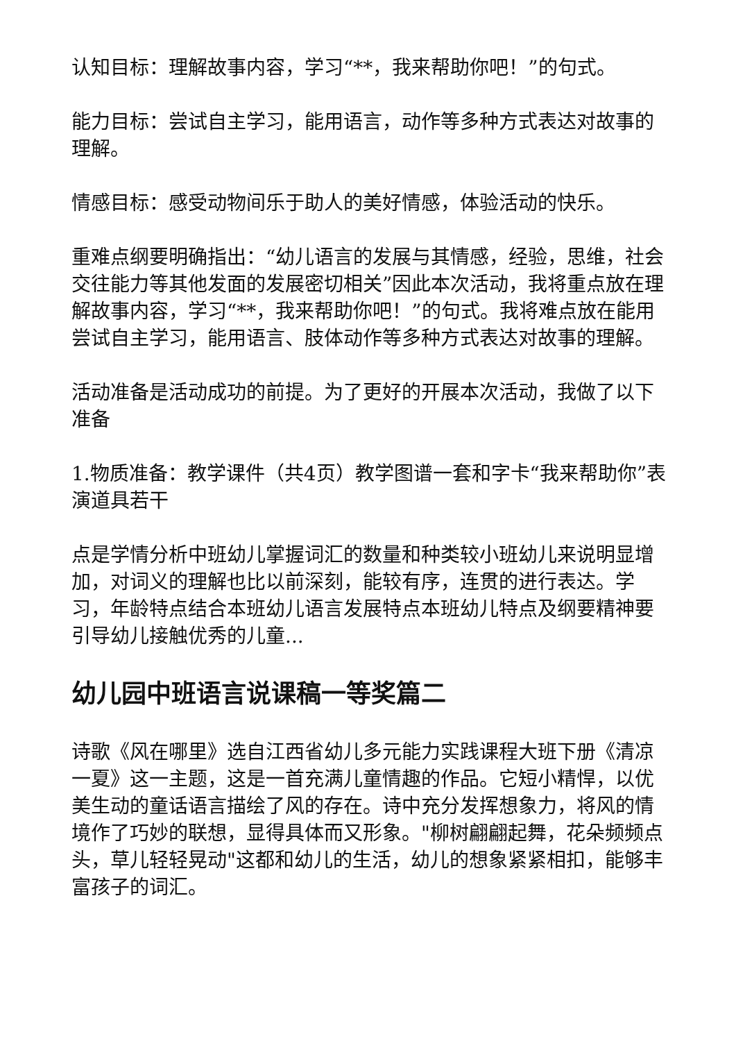认知目标：理解故事内容，学习“**，我来帮助你吧！”的句式。
能力目标：尝试自主学习，能用语言，动作等多种方式表达对故事的理解。
情感目标：感受动物间乐于助人的美好情感，体验活动的快乐。
重难点纲要明确指出：“幼儿语言的发展与其情感，经验，思维，社会交往能力等其他发面的发展密切相关”因此本次活动，我将重点放在理解故事内容，学习“**，我来帮助你吧！”的句式。我将难点放在能用尝试自主学习，能用语言、肢体动作等多种方式表达对故事的理解。
活动准备是活动成功的前提。为了更好的开展本次活动，我做了以下准备
1.物质准备：教学课件（共4页）教学图谱一套和字卡“我来帮助你”表演道具若干
点是学情分析中班幼儿掌握词汇的数量和种类较小班幼儿来说明显增加，对词义的理解也比以前深刻，能较有序，连贯的进行表达。学习，年龄特点结合本班幼儿语言发展特点本班幼儿特点及纲要精神要引导幼儿接触优秀的儿童...
幼儿园中班语言说课稿一等奖篇二
诗歌《风在哪里》选自江西省幼儿多元能力实践课程大班下册《清凉一夏》这一主题，这是一首充满儿童情趣的作品。它短小精悍，以优美生动的童话语言描绘了风的存在。诗中充分发挥想象力，将风的情境作了巧妙的联想，显得具体而又形象。"柳树翩翩起舞，花朵频频点头，草儿轻轻晃动"这都和幼儿的生活，幼儿的想象紧紧相扣，能够丰富孩子的词汇。